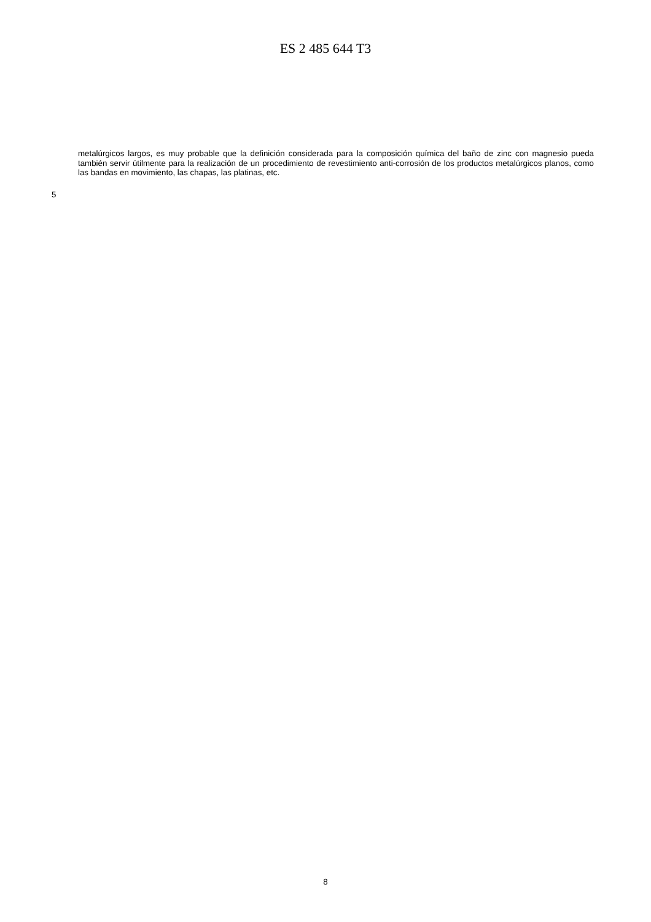ES 2 485 644 T3
metalúrgicos largos, es muy probable que la definición considerada para la composición química del baño de zinc con magnesio pueda también servir útilmente para la realización de un procedimiento de revestimiento anti-corrosión de los productos metalúrgicos planos, como las bandas en movimiento, las chapas, las platinas, etc.
5
8